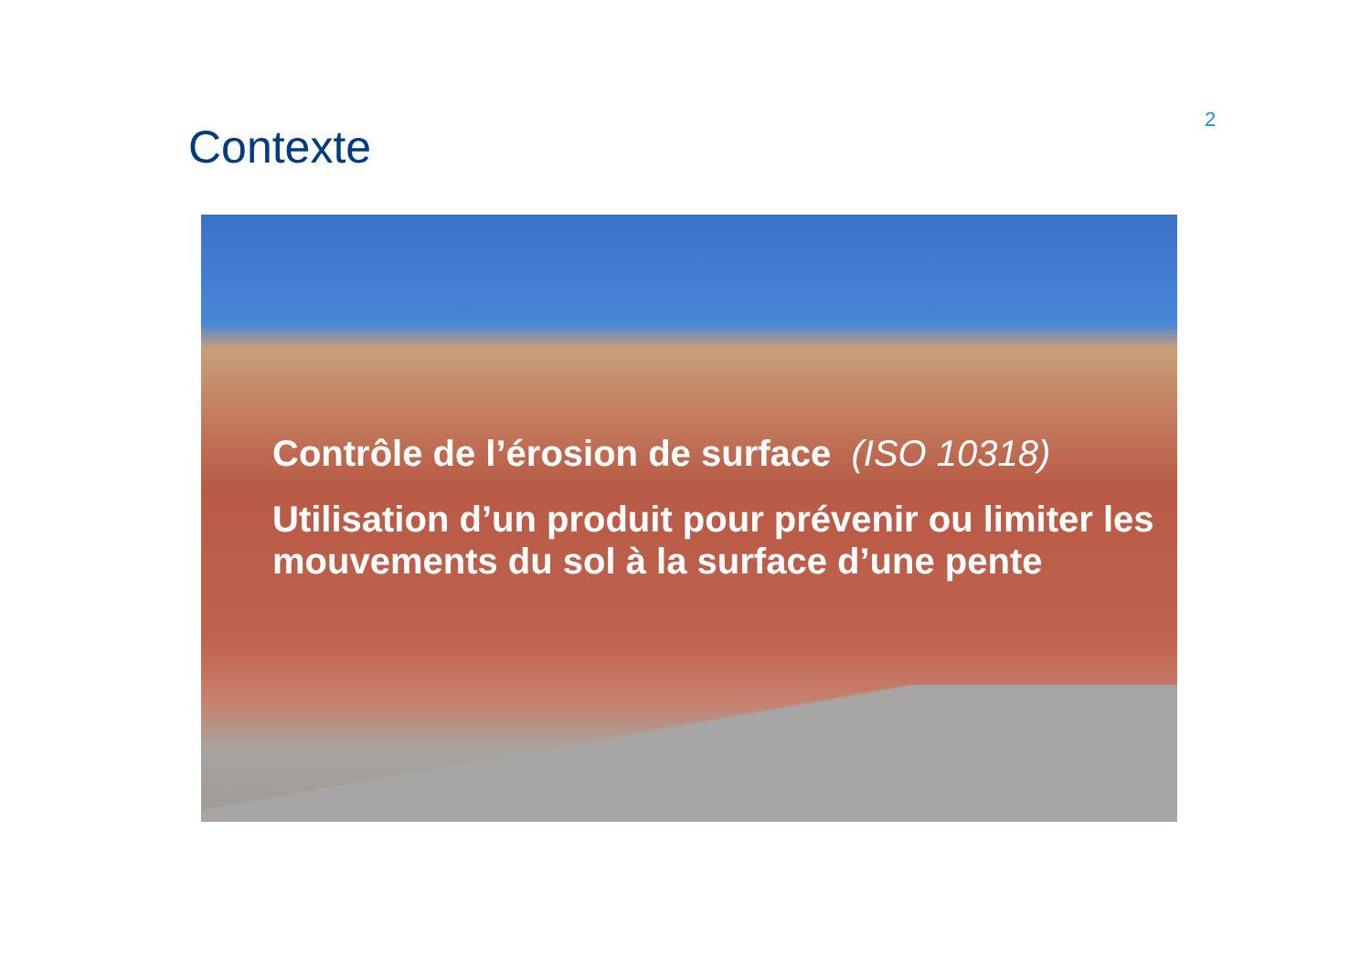2
Contexte
Contrôle de l’érosion de surface (ISO 10318)
Utilisation d’un produit pour prévenir ou limiter les mouvements du sol à la surface d’une pente